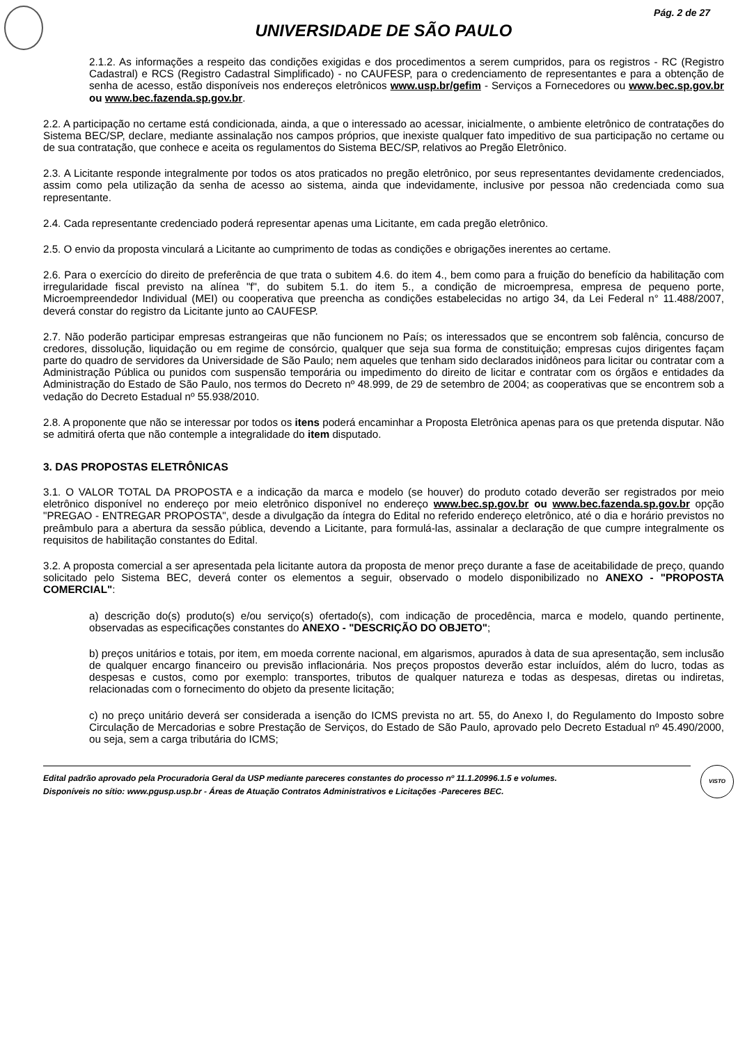Pág. 2 de 27
UNIVERSIDADE DE SÃO PAULO
2.1.2. As informações a respeito das condições exigidas e dos procedimentos a serem cumpridos, para os registros - RC (Registro Cadastral) e RCS (Registro Cadastral Simplificado) - no CAUFESP, para o credenciamento de representantes e para a obtenção de senha de acesso, estão disponíveis nos endereços eletrônicos www.usp.br/gefim - Serviços a Fornecedores ou www.bec.sp.gov.br ou www.bec.fazenda.sp.gov.br.
2.2. A participação no certame está condicionada, ainda, a que o interessado ao acessar, inicialmente, o ambiente eletrônico de contratações do Sistema BEC/SP, declare, mediante assinalação nos campos próprios, que inexiste qualquer fato impeditivo de sua participação no certame ou de sua contratação, que conhece e aceita os regulamentos do Sistema BEC/SP, relativos ao Pregão Eletrônico.
2.3. A Licitante responde integralmente por todos os atos praticados no pregão eletrônico, por seus representantes devidamente credenciados, assim como pela utilização da senha de acesso ao sistema, ainda que indevidamente, inclusive por pessoa não credenciada como sua representante.
2.4. Cada representante credenciado poderá representar apenas uma Licitante, em cada pregão eletrônico.
2.5. O envio da proposta vinculará a Licitante ao cumprimento de todas as condições e obrigações inerentes ao certame.
2.6. Para o exercício do direito de preferência de que trata o subitem 4.6. do item 4., bem como para a fruição do benefício da habilitação com irregularidade fiscal previsto na alínea "f", do subitem 5.1. do item 5., a condição de microempresa, empresa de pequeno porte, Microempreendedor Individual (MEI) ou cooperativa que preencha as condições estabelecidas no artigo 34, da Lei Federal n° 11.488/2007, deverá constar do registro da Licitante junto ao CAUFESP.
2.7. Não poderão participar empresas estrangeiras que não funcionem no País; os interessados que se encontrem sob falência, concurso de credores, dissolução, liquidação ou em regime de consórcio, qualquer que seja sua forma de constituição; empresas cujos dirigentes façam parte do quadro de servidores da Universidade de São Paulo; nem aqueles que tenham sido declarados inidôneos para licitar ou contratar com a Administração Pública ou punidos com suspensão temporária ou impedimento do direito de licitar e contratar com os órgãos e entidades da Administração do Estado de São Paulo, nos termos do Decreto nº 48.999, de 29 de setembro de 2004; as cooperativas que se encontrem sob a vedação do Decreto Estadual nº 55.938/2010.
2.8. A proponente que não se interessar por todos os itens poderá encaminhar a Proposta Eletrônica apenas para os que pretenda disputar. Não se admitirá oferta que não contemple a integralidade do item disputado.
3. DAS PROPOSTAS ELETRÔNICAS
3.1. O VALOR TOTAL DA PROPOSTA e a indicação da marca e modelo (se houver) do produto cotado deverão ser registrados por meio eletrônico disponível no endereço por meio eletrônico disponível no endereço www.bec.sp.gov.br ou www.bec.fazenda.sp.gov.br opção "PREGAO - ENTREGAR PROPOSTA", desde a divulgação da íntegra do Edital no referido endereço eletrônico, até o dia e horário previstos no preâmbulo para a abertura da sessão pública, devendo a Licitante, para formulá-las, assinalar a declaração de que cumpre integralmente os requisitos de habilitação constantes do Edital.
3.2. A proposta comercial a ser apresentada pela licitante autora da proposta de menor preço durante a fase de aceitabilidade de preço, quando solicitado pelo Sistema BEC, deverá conter os elementos a seguir, observado o modelo disponibilizado no ANEXO - "PROPOSTA COMERCIAL":
a) descrição do(s) produto(s) e/ou serviço(s) ofertado(s), com indicação de procedência, marca e modelo, quando pertinente, observadas as especificações constantes do ANEXO - "DESCRIÇÃO DO OBJETO";
b) preços unitários e totais, por item, em moeda corrente nacional, em algarismos, apurados à data de sua apresentação, sem inclusão de qualquer encargo financeiro ou previsão inflacionária. Nos preços propostos deverão estar incluídos, além do lucro, todas as despesas e custos, como por exemplo: transportes, tributos de qualquer natureza e todas as despesas, diretas ou indiretas, relacionadas com o fornecimento do objeto da presente licitação;
c) no preço unitário deverá ser considerada a isenção do ICMS prevista no art. 55, do Anexo I, do Regulamento do Imposto sobre Circulação de Mercadorias e sobre Prestação de Serviços, do Estado de São Paulo, aprovado pelo Decreto Estadual nº 45.490/2000, ou seja, sem a carga tributária do ICMS;
Edital padrão aprovado pela Procuradoria Geral da USP mediante pareceres constantes do processo nº 11.1.20996.1.5 e volumes.
Disponíveis no sítio: www.pgusp.usp.br - Áreas de Atuação Contratos Administrativos e Licitações -Pareceres BEC.
VISTO